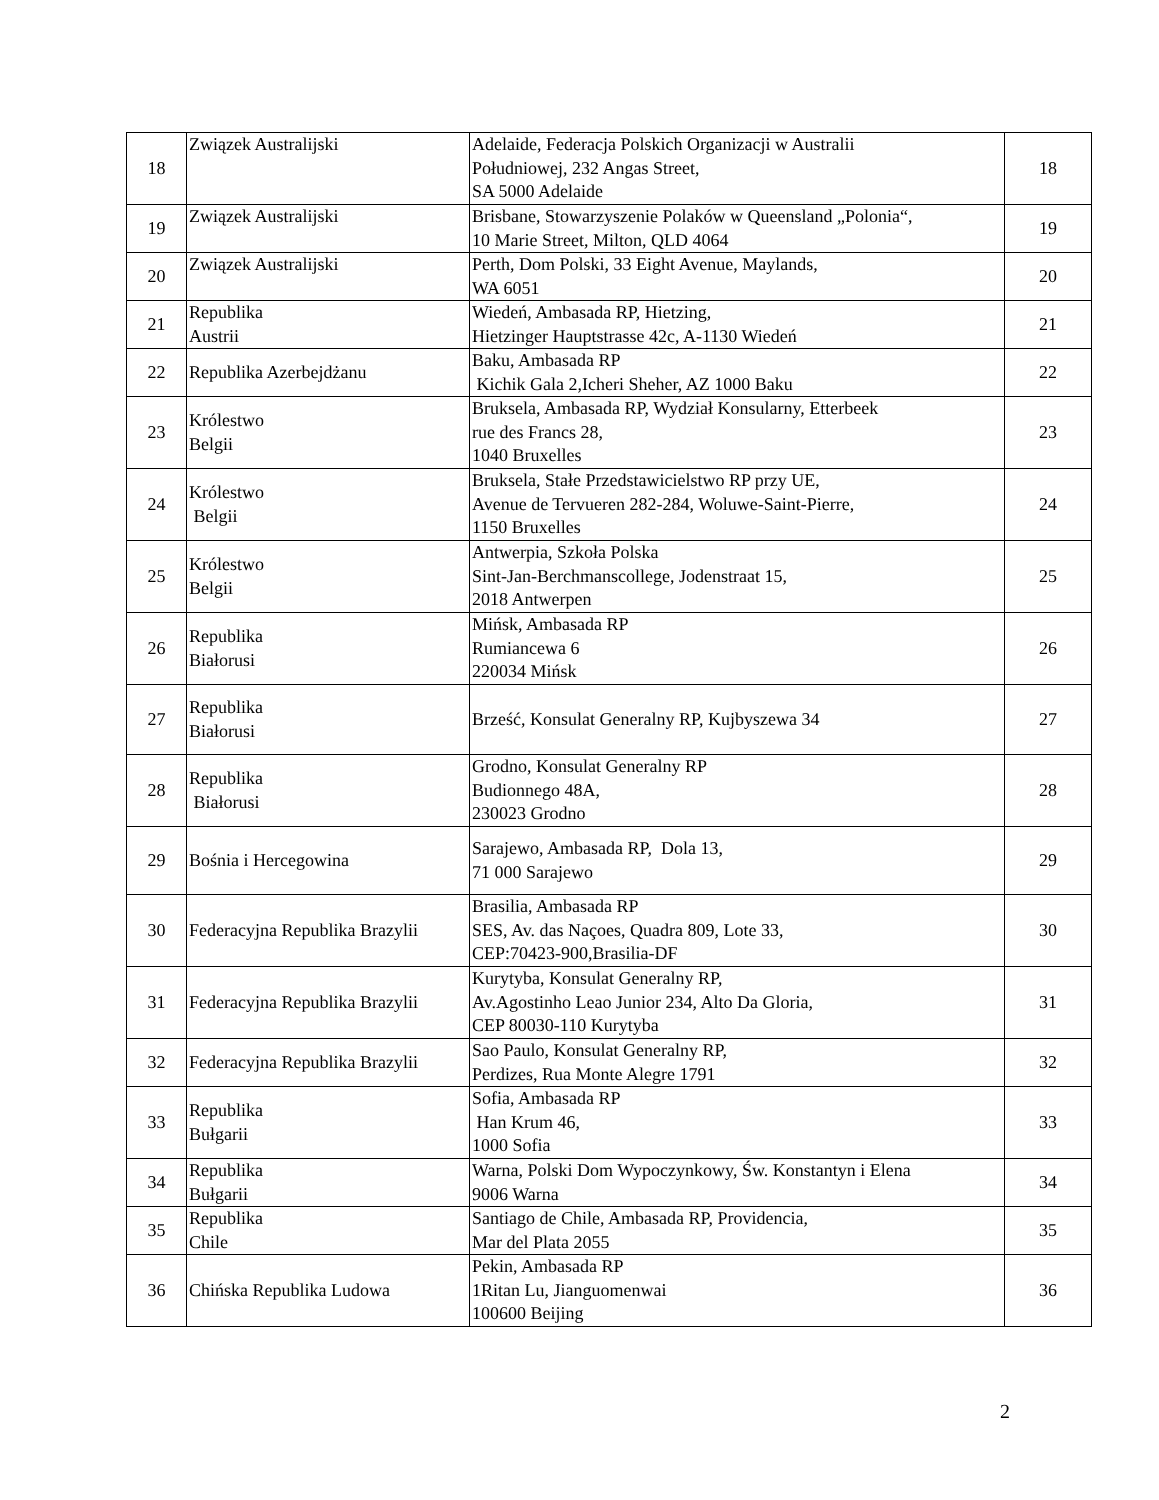| 18 | Związek Australijski | Adelaide, Federacja Polskich Organizacji w Australii Południowej, 232 Angas Street, SA 5000 Adelaide | 18 |
| 19 | Związek Australijski | Brisbane, Stowarzyszenie Polaków w Queensland „Polonia“, 10 Marie Street, Milton, QLD 4064 | 19 |
| 20 | Związek Australijski | Perth, Dom Polski, 33 Eight Avenue, Maylands, WA 6051 | 20 |
| 21 | Republika Austrii | Wiedeń, Ambasada RP, Hietzing, Hietzinger Hauptstrasse 42c, A-1130 Wiedeń | 21 |
| 22 | Republika Azerbejdżanu | Baku, Ambasada RP Kichik Gala 2,Icheri Sheher, AZ 1000 Baku | 22 |
| 23 | Królestwo Belgii | Bruksela, Ambasada RP, Wydział Konsularny, Etterbeek rue des Francs 28, 1040 Bruxelles | 23 |
| 24 | Królestwo Belgii | Bruksela, Stałe Przedstawicielstwo RP przy UE, Avenue de Tervueren 282-284, Woluwe-Saint-Pierre, 1150 Bruxelles | 24 |
| 25 | Królestwo Belgii | Antwerpia, Szkoła Polska Sint-Jan-Berchmanscollege, Jodenstraat 15, 2018 Antwerpen | 25 |
| 26 | Republika Białorusi | Mińsk, Ambasada RP Rumiancewa 6 220034 Mińsk | 26 |
| 27 | Republika Białorusi | Brześć, Konsulat Generalny RP, Kujbyszewa 34 | 27 |
| 28 | Republika Białorusi | Grodno, Konsulat Generalny RP Budionnego 48A, 230023 Grodno | 28 |
| 29 | Bośnia i Hercegowina | Sarajewo, Ambasada RP, Dola 13, 71 000 Sarajewo | 29 |
| 30 | Federacyjna Republika Brazylii | Brasilia, Ambasada RP SES, Av. das Naçoes, Quadra 809, Lote 33, CEP:70423-900,Brasilia-DF | 30 |
| 31 | Federacyjna Republika Brazylii | Kurytyba, Konsulat Generalny RP, Av.Agostinho Leao Junior 234, Alto Da Gloria, CEP 80030-110 Kurytyba | 31 |
| 32 | Federacyjna Republika Brazylii | Sao Paulo, Konsulat Generalny RP, Perdizes, Rua Monte Alegre 1791 | 32 |
| 33 | Republika Bułgarii | Sofia, Ambasada RP Han Krum 46, 1000 Sofia | 33 |
| 34 | Republika Bułgarii | Warna, Polski Dom Wypoczynkowy, Św. Konstantyn i Elena 9006 Warna | 34 |
| 35 | Republika Chile | Santiago de Chile, Ambasada RP, Providencia, Mar del Plata 2055 | 35 |
| 36 | Chińska Republika Ludowa | Pekin, Ambasada RP 1Ritan Lu, Jianguomenwai 100600 Beijing | 36 |
2